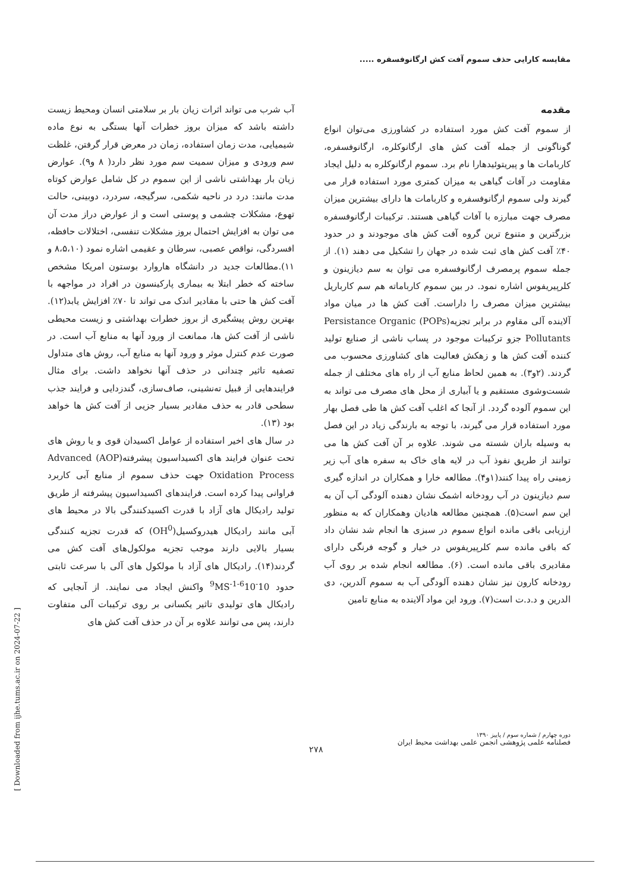مقایسه کارایی حذف سموم آفت کش ارگانوفسفره .....
مقدمه
از سموم آفت کش مورد استفاده در کشاورزی می‌توان انواع گوناگونی از جمله آفت کش های ارگانوکلره، ارگانوفسفره، کاربامات ها و پیریتوئیدهارا نام برد. سموم ارگانوکلره به دلیل ایجاد مقاومت در آفات گیاهی به میزان کمتری مورد استفاده قرار می گیرند ولی سموم ارگانوفسفره و کاربامات ها دارای بیشترین میزان مصرف جهت مبارزه با آفات گیاهی هستند. ترکیبات ارگانوفسفره بزرگترین و متنوع ترین گروه آفت کش های موجودند و در حدود ۴۰٪ آفت کش های ثبت شده در جهان را تشکیل می دهند (۱). از جمله سموم پرمصرف ارگانوفسفره می توان به سم دیازینون و کلرپیریفوس اشاره نمود. در بین سموم کارباماته هم سم کارباریل بیشترین میزان مصرف را داراست. آفت کش ها در میان مواد آلاینده آلی مقاوم در برابر تجزیه(POPs) Persistance Organic Pollutants جزو ترکیبات موجود در پساب ناشی از صنایع تولید کننده آفت کش ها و زهکش فعالیت های کشاورزی محسوب می گردند. (۲و۳). به همین لحاظ منابع آب از راه های مختلف از جمله شست‌وشوی مستقیم و یا آبیاری از محل های مصرف می تواند به این سموم آلوده گردد. از آنجا که اغلب آفت کش ها طی فصل بهار مورد استفاده قرار می گیرند، با توجه به بارندگی زیاد در این فصل به وسیله باران شسته می شوند. علاوه بر آن آفت کش ها می توانند از طریق نفوذ آب در لایه های خاک به سفره های آب زیر زمینی راه پیدا کنند(۱و۴). مطالعه خارا و همکاران در اندازه گیری سم دیازینون در آب رودخانه اشمک نشان دهنده آلودگی آب آن به این سم است(۵). همچنین مطالعه هادیان وهمکاران که به منظور ارزیابی باقی مانده انواع سموم در سبزی ها انجام شد نشان داد که باقی مانده سم کلرپیریفوس در خیار و گوجه فرنگی دارای مقادیری باقی مانده است. (۶). مطالعه انجام شده بر روی آب رودخانه کارون نیز نشان دهنده آلودگی آب به سموم آلدرین، دی الدرین و د.د.ت است(۷). ورود این مواد آلاینده به منابع تامین
آب شرب می تواند اثرات زیان بار بر سلامتی انسان ومحیط زیست داشته باشد که میزان بروز خطرات آنها بستگی به نوع ماده شیمیایی، مدت زمان استفاده، زمان در معرض قرار گرفتن، غلظت سم ورودی و میزان سمیت سم مورد نظر دارد( ۸ و۹). عوارض زیان بار بهداشتی ناشی از این سموم در کل شامل عوارض کوتاه مدت مانند: درد در ناحیه شکمی، سرگیجه، سردرد، دوبینی، حالت تهوع، مشکلات چشمی و پوستی است و از عوارض دراز مدت آن می توان به افزایش احتمال بروز مشکلات تنفسی، اختلالات حافظه، افسردگی، نواقص عصبی، سرطان و عقیمی اشاره نمود (۸،۵،۱۰ و ۱۱).مطالعات جدید در دانشگاه هاروارد بوستون امریکا مشخص ساخته که خطر ابتلا به بیماری پارکینسون در افراد در مواجهه با آفت کش ها حتی با مقادیر اندک می تواند تا ۷۰٪ افزایش یابد(۱۲). بهترین روش پیشگیری از بروز خطرات بهداشتی و زیست محیطی ناشی از آفت کش ها، ممانعت از ورود آنها به منابع آب است. در صورت عدم کنترل موثر و ورود آنها به منابع آب، روش های متداول تصفیه تاثیر چندانی در حذف آنها نخواهد داشت. برای مثال فرایندهایی از قبیل ته‌نشینی، صاف‌سازی، گندزدایی و فرایند جذب سطحی قادر به حذف مقادیر بسیار جزیی از آفت کش ها خواهد بود (۱۳).
در سال های اخیر استفاده از عوامل اکسیدان قوی و یا روش های تحت عنوان فرایند های اکسیداسیون پیشرفته(AOP) Advanced Oxidation Process جهت حذف سموم از منابع آبی کاربرد فراوانی پیدا کرده است. فرایندهای اکسیداسیون پیشرفته از طریق تولید رادیکال های آزاد با قدرت اکسیدکنندگی بالا در محیط های آبی مانند رادیکال هیدروکسیل(OH<sup>0</sup>) که قدرت تجزیه کنندگی بسیار بالایی دارند موجب تجزیه مولکول‌های آفت کش می گردند(۱۴). رادیکال های آزاد با مولکول های آلی با سرعت ثابتی حدود 10<sup>-6</sup>10<sup>-9</sup>MS<sup>-1</sup> واکنش ایجاد می نمایند. از آنجایی که رادیکال های تولیدی تاثیر یکسانی بر روی ترکیبات آلی متفاوت دارند، پس می توانند علاوه بر آن در حذف آفت کش های
دوره چهارم / شماره سوم / پاییز ۱۳۹۰
فصلنامه علمی پژوهشی انجمن علمی بهداشت محیط ایران
۲۷۸
[ Downloaded from ijhe.tums.ac.ir on 2024-07-22 ]